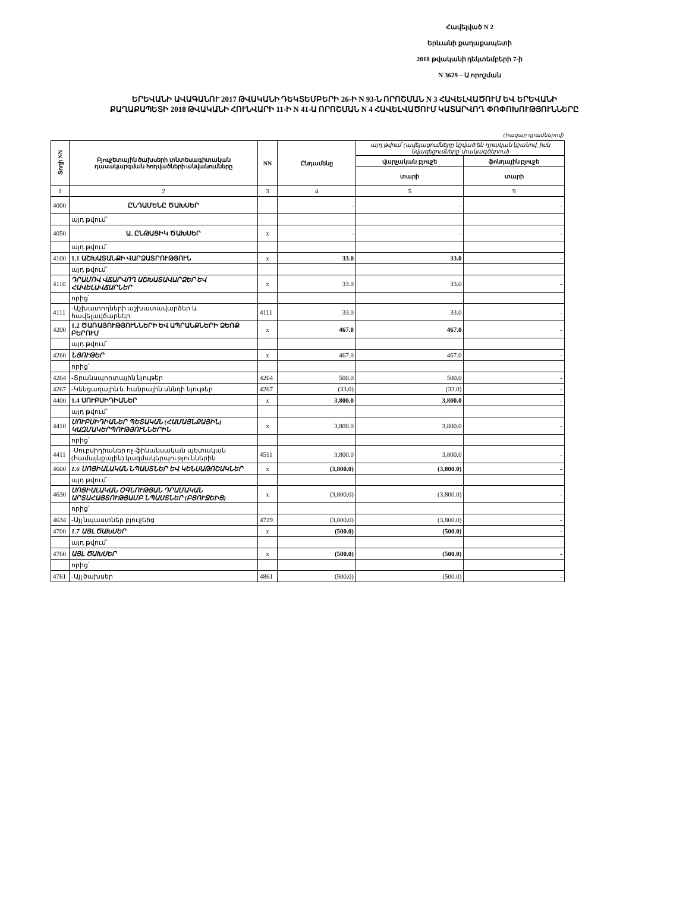Հավելված N 2
Երևանի քաղաքապետի
2018 թվականի դեկտեմբերի 7-ի
N 3629 – Ա որոշման
ԵՐԵՎԱՆԻ ԱՎԱԳԱՆՈՒ 2017 ԹՎԱԿԱՆԻ ԴԵԿՏԵՄԲԵՐԻ 26-Ի N 93-Ն ՈՐՈՇՄԱՆ N 3 ՀԱՎԵԼՎԱԾՈՒՄ ԵՎ ԵՐԵՎԱՆԻ ՔԱՂԱՔԱՊԵՏԻ 2018 ԹՎԱԿԱՆԻ ՀՈՒՆՎԱՐԻ 11-Ի N 41-Ա ՈՐՈՇՄԱՆ N 4 ՀԱՎԵԼՎԱԾՈՒՄ ԿԱՏԱՐՎՈՂ ՓՈՓՈԽՈՒԹՅՈՒՆՆԵՐԸ
(հազար դրամներով)
| Տողի NN | Բյուջետային ծախսերի տնտեսագիտական դասակարգման հոդվածների անվանումները | NN | Ընդամենը | այդ թվում՝ (ավելացումները նշված են դրական նշանով, իսկ նվազեցումները՝ փակագծերում) | |
| --- | --- | --- | --- | --- | --- |
| | | | | վարչական բյուջե | ֆոնդային բյուջե |
| | | | | տարի | տարի |
| 1 | 2 | 3 | 4 | 5 | 9 |
| 4000 | ԸՆԴԱՄԵՆԸ ԾԱԽՍԵՐ | | - | - | - |
| | այդ թվում՝ | | | | |
| 4050 | Ա. ԸՆԹԱՑԻԿ ԾԱԽՍԵՐ | x | - | - | - |
| | այդ թվում՝ | | | | |
| 4100 | 1.1 ԱՇԽԱՏԱՆՔԻ ՎԱՐՁԱՏՐՈՒԹՅՈՒՆ | x | 33.0 | 33.0 | - |
| | այդ թվում՝ | | | | |
| 4110 | ԴՐԱՄՈՎ ՎՃԱՐՎՈՂ ԱՇԽԱՏԱՎԱՐՁԵՐ ԵՎ ՀԱՎԵԼԱՎՃԱՐՆԵՐ | x | 33.0 | 33.0 | - |
| | որից՝ | | | | |
| 4111 | -Աշխատողների աշխատավարձեր և հավելավճարներ | 4111 | 33.0 | 33.0 | - |
| 4200 | 1.2 ԾԱՌԱՅՈՒԹՅՈՒՆՆԵՐԻ ԵՎ ԱՊՐԱՆՔՆԵՐԻ ՁԵՌՔ ԲԵՐՈՒՄ | x | 467.0 | 467.0 | - |
| | այդ թվում՝ | | | | |
| 4260 | ՆՅՈՒԹԵՐ | x | 467.0 | 467.0 | - |
| | որից՝ | | | | |
| 4264 | -Տրանսպորտային նյութեր | 4264 | 500.0 | 500.0 | - |
| 4267 | -Կենցաղային և հանրային սննդի նյութեր | 4267 | (33.0) | (33.0) | - |
| 4400 | 1.4 ՍՈՒԲՍԻԴԻԱՆԵՐ | x | 3,800.0 | 3,800.0 | - |
| | այդ թվում՝ | | | | |
| 4410 | ՍՈՒԲՍԻԴԻԱՆԵՐ ՊԵՏԱԿԱՆ (ՀԱՄԱՅՆՔԱՅԻՆ) ԿԱԶՄԱԿԵՐՊՈՒԹՅՈՒՆՆԵՐԻՆ | x | 3,800.0 | 3,800.0 | - |
| | որից՝ | | | | |
| 4411 | -Սուբսիդիաներ ոչ-ֆինանսական պետական (համայնքային) կազմակերպություններին | 4511 | 3,800.0 | 3,800.0 | - |
| 4600 | 1.6 ՍՈՑԻԱԼԱԿԱՆ ՆՊԱՍՏՆԵՐ ԵՎ ԿԵՆՍԱԹՈՇԱԿՆԵՐ | x | (3,800.0) | (3,800.0) | - |
| | այդ թվում՝ | | | | |
| 4630 | ՍՈՑԻԱԼԱԿԱՆ ՕԳՆՈՒԹՅԱՆ ԴՐԱՄԱԿԱՆ ԱՐՏԱՀԱՅՏՈՒԹՅԱՄԲ ՆՊԱՍՏՆԵՐ (ԲՅՈՒՋԵԻՑ) | x | (3,800.0) | (3,800.0) | - |
| | որից՝ | | | | |
| 4634 | -Այլ նպաստներ բյուջեից | 4729 | (3,800.0) | (3,800.0) | - |
| 4700 | 1.7 ԱՅԼ ԾԱԽՍԵՐ | x | (500.0) | (500.0) | - |
| | այդ թվում՝ | | | | |
| 4760 | ԱՅԼ ԾԱԽՍԵՐ | x | (500.0) | (500.0) | - |
| | որից՝ | | | | |
| 4761 | -Այլ ծախսեր | 4861 | (500.0) | (500.0) | - |